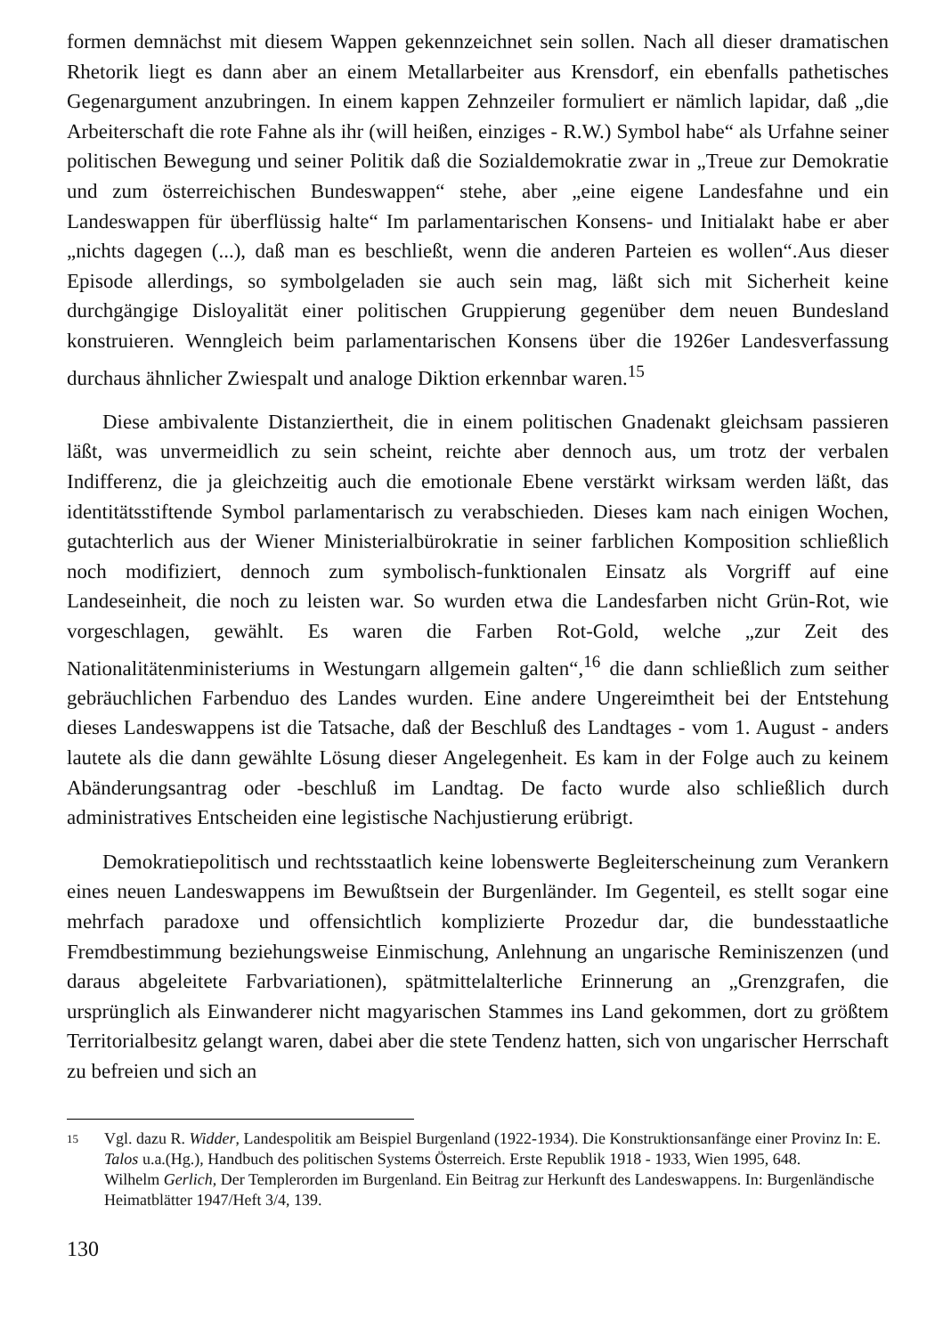formen demnächst mit diesem Wappen gekennzeichnet sein sollen. Nach all dieser dramatischen Rhetorik liegt es dann aber an einem Metallarbeiter aus Krensdorf, ein ebenfalls pathetisches Gegenargument anzubringen. In einem kappen Zehnzeiler formuliert er nämlich lapidar, daß „die Arbeiterschaft die rote Fahne als ihr (will heißen, einziges - R.W.) Symbol habe“ als Urfahne seiner politischen Bewegung und seiner Politik daß die Sozialdemokratie zwar in „Treue zur Demokratie und zum österreichischen Bundeswappen“ stehe, aber „eine eigene Landesfahne und ein Landeswappen für überflüssig halte“ Im parlamentarischen Konsens- und Initialakt habe er aber „nichts dagegen (...), daß man es beschließt, wenn die anderen Parteien es wollen“.Aus dieser Episode allerdings, so symbolgeladen sie auch sein mag, läßt sich mit Sicherheit keine durchgängige Disloyalität einer politischen Gruppierung gegenüber dem neuen Bundesland konstruieren. Wenngleich beim parlamentarischen Konsens über die 1926er Landesverfassung durchaus ähnlicher Zwiespalt und analoge Diktion erkennbar waren.<sup>15</sup>
Diese ambivalente Distanziertheit, die in einem politischen Gnadenakt gleichsam passieren läßt, was unvermeidlich zu sein scheint, reichte aber dennoch aus, um trotz der verbalen Indifferenz, die ja gleichzeitig auch die emotionale Ebene verstärkt wirksam werden läßt, das identitätsstiftende Symbol parlamentarisch zu verabschieden. Dieses kam nach einigen Wochen, gutachterlich aus der Wiener Ministerialbürokratie in seiner farblichen Komposition schließlich noch modifiziert, dennoch zum symbolisch-funktionalen Einsatz als Vorgriff auf eine Landeseinheit, die noch zu leisten war. So wurden etwa die Landesfarben nicht Grün-Rot, wie vorgeschlagen, gewählt. Es waren die Farben Rot-Gold, welche „zur Zeit des Nationalitätenministeriums in Westungarn allgemein galten“,<sup>16</sup> die dann schließlich zum seither gebräuchlichen Farbenduo des Landes wurden. Eine andere Ungereimtheit bei der Entstehung dieses Landeswappens ist die Tatsache, daß der Beschluß des Landtages - vom 1. August - anders lautete als die dann gewählte Lösung dieser Angelegenheit. Es kam in der Folge auch zu keinem Abänderungsantrag oder -beschluß im Landtag. De facto wurde also schließlich durch administratives Entscheiden eine legistische Nachjustierung erübrigt.
Demokratiepolitisch und rechtsstaatlich keine lobenswerte Begleiterscheinung zum Verankern eines neuen Landeswappens im Bewußtsein der Burgenländer. Im Gegenteil, es stellt sogar eine mehrfach paradoxe und offensichtlich komplizierte Prozedur dar, die bundesstaatliche Fremdbestimmung beziehungsweise Einmischung, Anlehnung an ungarische Reminiszenzen (und daraus abgeleitete Farbvariationen), spätmittelalterliche Erinnerung an „Grenzgrafen, die ursprünglich als Einwanderer nicht magyarischen Stammes ins Land gekommen, dort zu größtem Territorialbesitz gelangt waren, dabei aber die stete Tendenz hatten, sich von ungarischer Herrschaft zu befreien und sich an
15
Vgl. dazu R. Widder, Landespolitik am Beispiel Burgenland (1922-1934). Die Konstruktionsanfänge einer Provinz In: E. Talos u.a.(Hg.), Handbuch des politischen Systems Österreich. Erste Republik 1918 - 1933, Wien 1995, 648.
Wilhelm Gerlich, Der Templerorden im Burgenland. Ein Beitrag zur Herkunft des Landeswappens. In: Burgenländische Heimatblätter 1947/Heft 3/4, 139.
130